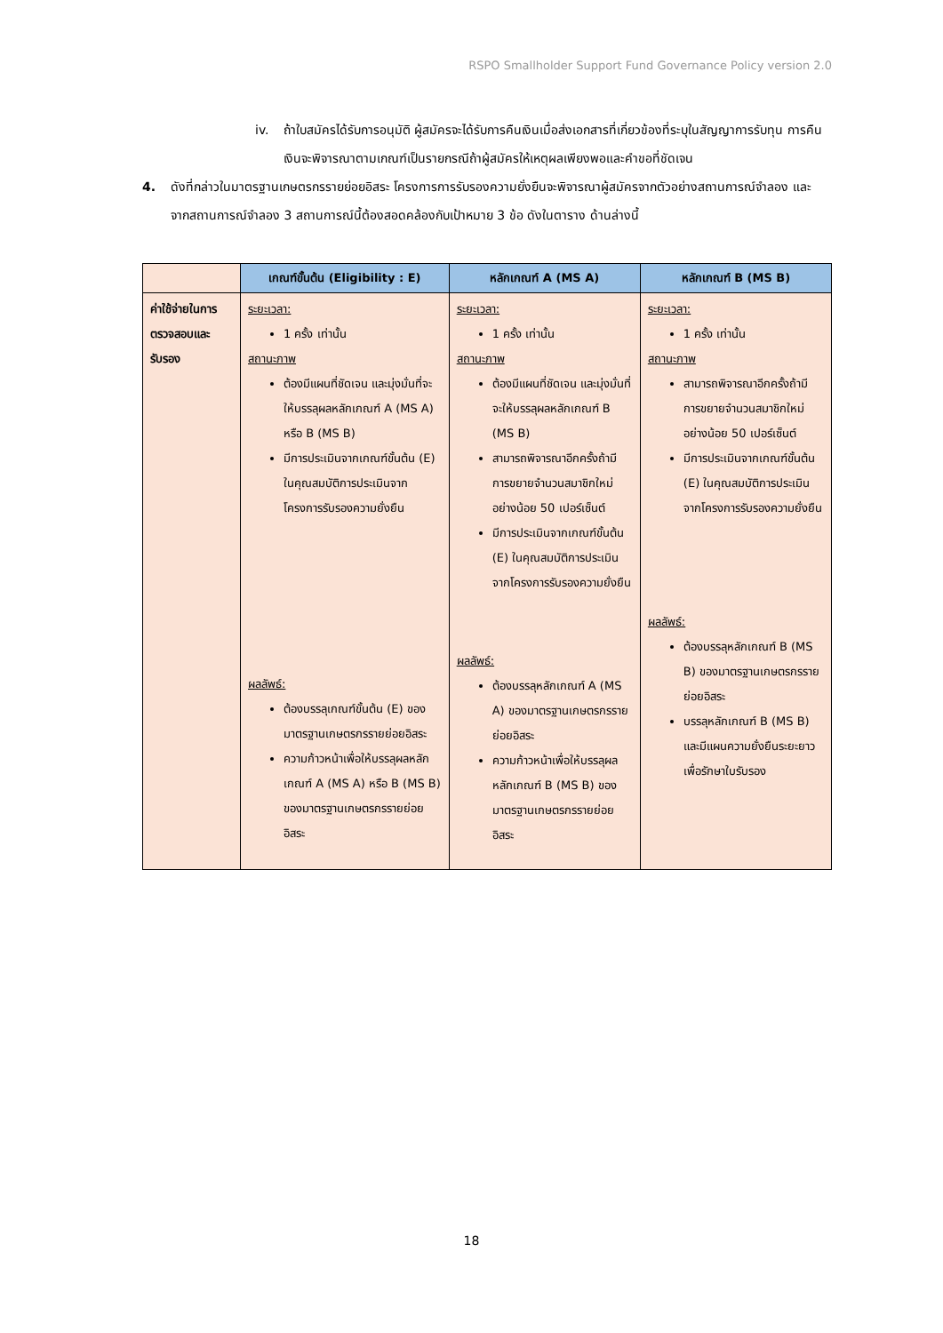RSPO Smallholder Support Fund Governance Policy version 2.0
iv. ถ้าใบสมัครได้รับการอนุมัติ ผู้สมัครจะได้รับการคืนเงินเมื่อส่งเอกสารที่เกี่ยวข้องที่ระบุในสัญญาการรับทุน การคืนเงินจะพิจารณาตามเกณฑ์เป็นรายกรณีถ้าผู้สมัครให้เหตุผลเพียงพอและคำขอที่ชัดเจน
4. ดังที่กล่าวในมาตรฐานเกษตรกรรายย่อยอิสระ โครงการการรับรองความยั่งยืนจะพิจารณาผู้สมัครจากตัวอย่างสถานการณ์จำลอง และ จากสถานการณ์จำลอง 3 สถานการณ์นี้ต้องสอดคล้องกับเป้าหมาย 3 ข้อ ดังในตาราง ด้านล่างนี้
| | เกณฑ์ขั้นต้น (Eligibility : E) | หลักเกณฑ์ A (MS A) | หลักเกณฑ์ B (MS B) |
| --- | --- | --- | --- |
| ค่าใช้จ่ายในการตรวจสอบและรับรอง | ระยะเวลา: 1 ครั้ง เท่านั้น สถานะภาพ ต้องมีแผนที่ชัดเจน และมุ่งมั่นที่จะให้บรรลุผลหลักเกณฑ์ A (MS A) หรือ B (MS B) มีการประเมินจากเกณฑ์ขั้นต้น (E) ในคุณสมบัติการประเมินจากโครงการรับรองความยั่งยืน ผลลัพธ์: ต้องบรรลุเกณฑ์ขั้นต้น (E) ของมาตรฐานเกษตรกรรายย่อยอิสระ ความก้าวหน้าเพื่อให้บรรลุผลหลักเกณฑ์ A (MS A) หรือ B (MS B) ของมาตรฐานเกษตรกรรายย่อยอิสระ | ระยะเวลา: 1 ครั้ง เท่านั้น สถานะภาพ ต้องมีแผนที่ชัดเจน และมุ่งมั่นที่จะให้บรรลุผลหลักเกณฑ์ B (MS B) สามารถพิจารณาอีกครั้งถ้ามีการขยายจำนวนสมาชิกใหม่อย่างน้อย 50 เปอร์เซ็นต์ มีการประเมินจากเกณฑ์ขั้นต้น (E) ในคุณสมบัติการประเมินจากโครงการรับรองความยั่งยืน ผลลัพธ์: ต้องบรรลุหลักเกณฑ์ A (MS A) ของมาตรฐานเกษตรกรรายย่อยอิสระ ความก้าวหน้าเพื่อให้บรรลุผลหลักเกณฑ์ B (MS B) ของมาตรฐานเกษตรกรรายย่อยอิสระ | ระยะเวลา: 1 ครั้ง เท่านั้น สถานะภาพ สามารถพิจารณาอีกครั้งถ้ามีการขยายจำนวนสมาชิกใหม่อย่างน้อย 50 เปอร์เซ็นต์ มีการประเมินจากเกณฑ์ขั้นต้น (E) ในคุณสมบัติการประเมินจากโครงการรับรองความยั่งยืน ผลลัพธ์: ต้องบรรลุหลักเกณฑ์ B (MS B) ของมาตรฐานเกษตรกรรายย่อยอิสระ บรรลุหลักเกณฑ์ B (MS B) และมีแผนความยั่งยืนระยะยาวเพื่อรักษาใบรับรอง |
18